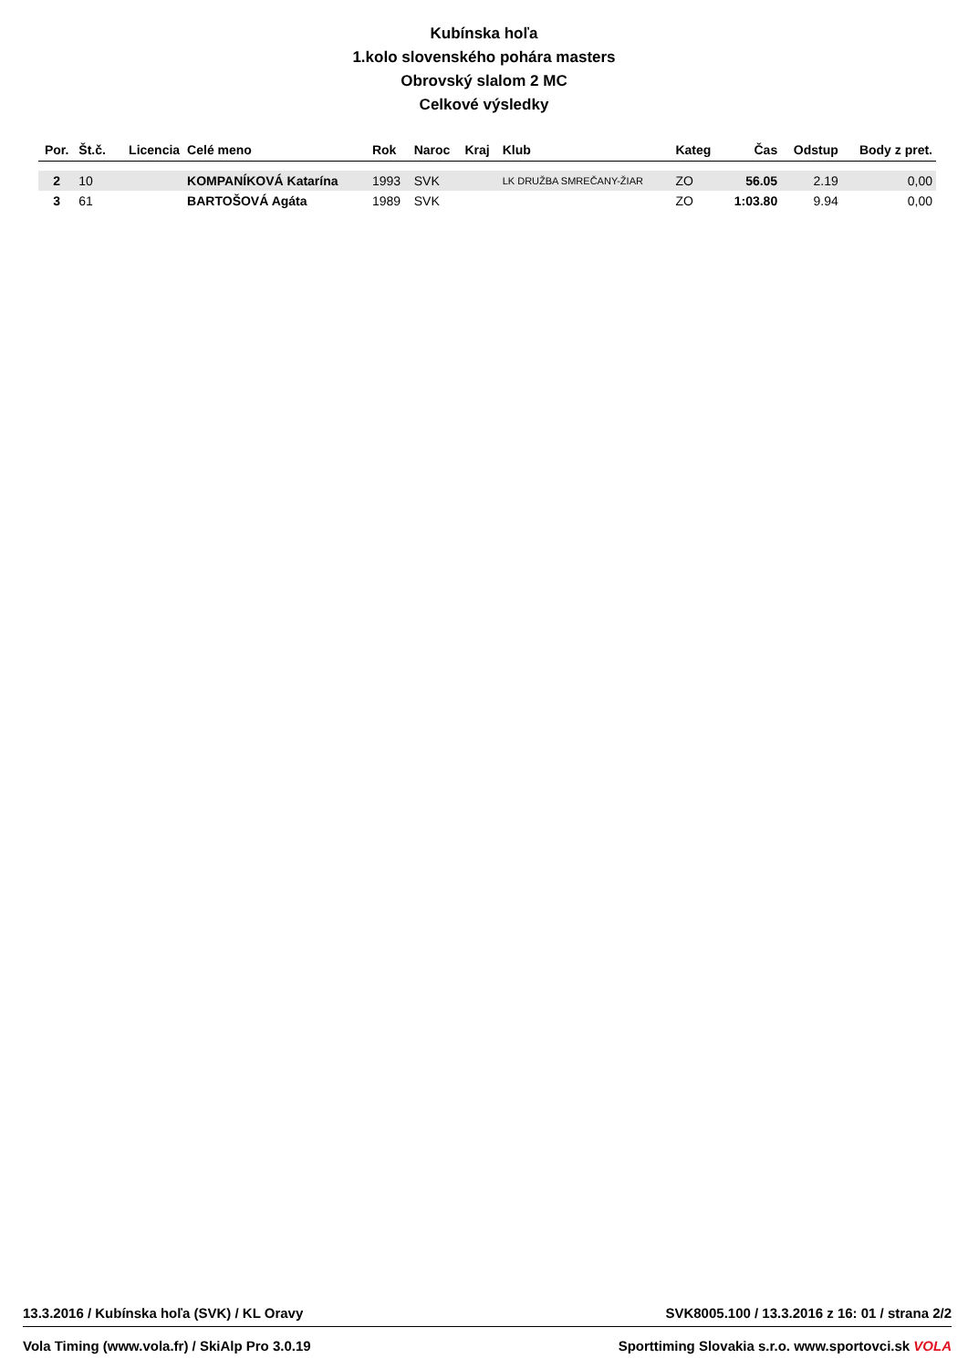Kubínska hoľa
1.kolo slovenského pohára masters
Obrovský slalom 2 MC
Celkové výsledky
| Por. | Št.č. | Licencia | Celé meno | Rok | Naroc | Kraj | Klub | Kateg | Čas | Odstup | Body z pret. |
| --- | --- | --- | --- | --- | --- | --- | --- | --- | --- | --- | --- |
| 2 | 10 | | KOMPANÍKOVÁ Katarína | 1993 | SVK | | LK DRUŽBA SMREČANY-ŽIAR | ZO | 56.05 | 2.19 | 0,00 |
| 3 | 61 | | BARTOŠOVÁ Agáta | 1989 | SVK | | | ZO | 1:03.80 | 9.94 | 0,00 |
13.3.2016 / Kubínska hoľa (SVK) / KL Oravy SVK8005.100 / 13.3.2016 z 16: 01 / strana 2/2
Vola Timing (www.vola.fr) / SkiAlp Pro 3.0.19 Sporttiming Slovakia s.r.o. www.sportovci.sk VOLA